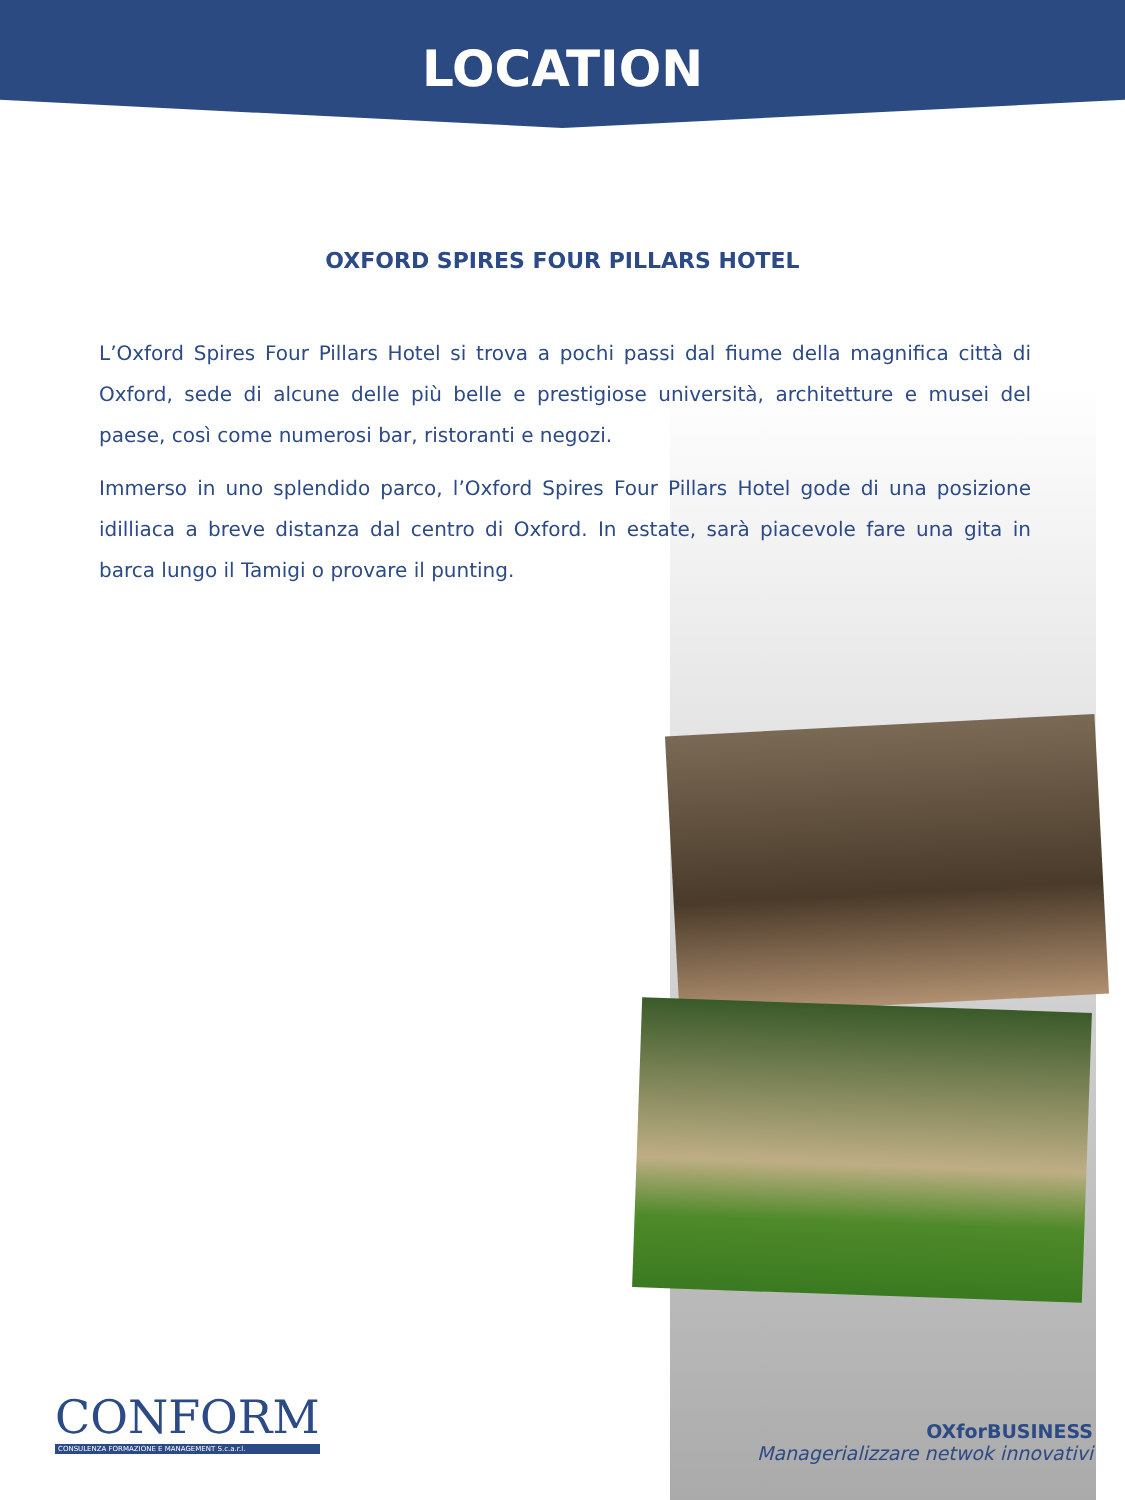LOCATION
OXFORD SPIRES FOUR PILLARS HOTEL
L’Oxford Spires Four Pillars Hotel si trova a pochi passi dal fiume della magnifica città di Oxford, sede di alcune delle più belle e prestigiose università, architetture e musei del paese, così come numerosi bar, ristoranti e negozi.
Immerso in uno splendido parco, l’Oxford Spires Four Pillars Hotel gode di una posizione idilliaca a breve distanza dal centro di Oxford. In estate, sarà piacevole fare una gita in barca lungo il Tamigi o provare il punting.
CONFORM
CONSULENZA FORMAZIONE E MANAGEMENT S.c.a.r.l.
OXforBUSINESS
Managerializzare netwok innovativi